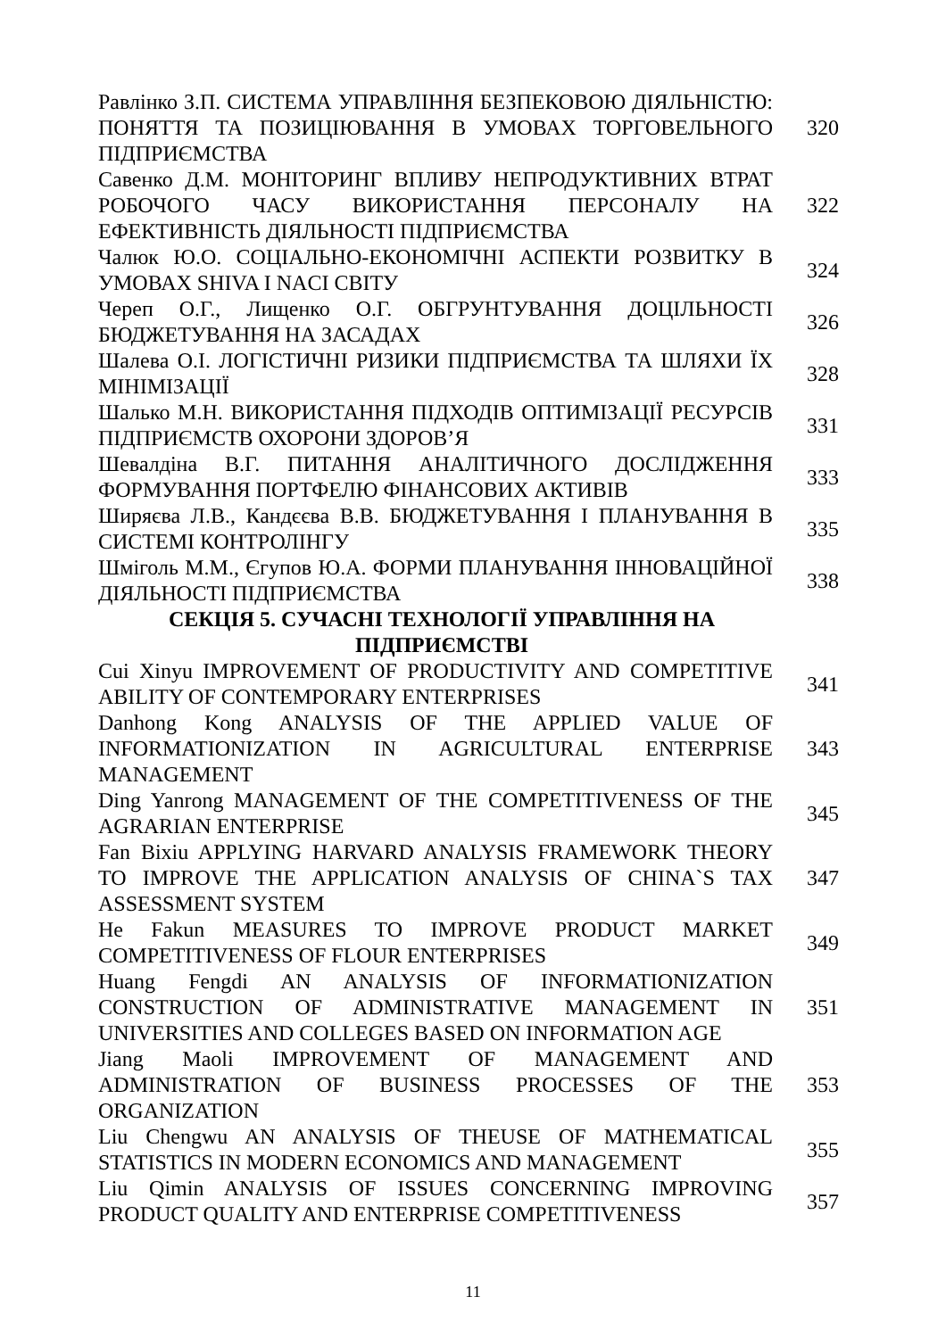| Равлінко З.П. СИСТЕМА УПРАВЛІННЯ БЕЗПЕКОВОЮ ДІЯЛЬНІСТЮ: ПОНЯТТЯ ТА ПОЗИЦІЮВАННЯ В УМОВАХ ТОРГОВЕЛЬНОГО ПІДПРИЄМСТВА | 320 |
| Савенко Д.М. МОНІТОРИНГ ВПЛИВУ НЕПРОДУКТИВНИХ ВТРАТ РОБОЧОГО ЧАСУ ВИКОРИСТАННЯ ПЕРСОНАЛУ НА ЕФЕКТИВНІСТЬ ДІЯЛЬНОСТІ ПІДПРИЄМСТВА | 322 |
| Чалюк Ю.О. СОЦІАЛЬНО-ЕКОНОМІЧНІ АСПЕКТИ РОЗВИТКУ В УМОВАХ SHIVA І NACI СВІТУ | 324 |
| Череп О.Г., Лищенко О.Г. ОБГРУНТУВАННЯ ДОЦІЛЬНОСТІ БЮДЖЕТУВАННЯ НА ЗАСАДАХ | 326 |
| Шалева О.І. ЛОГІСТИЧНІ РИЗИКИ ПІДПРИЄМСТВА ТА ШЛЯХИ ЇХ МІНІМІЗАЦІЇ | 328 |
| Шалько М.Н. ВИКОРИСТАННЯ ПІДХОДІВ ОПТИМІЗАЦІЇ РЕСУРСІВ ПІДПРИЄМСТВ ОХОРОНИ ЗДОРОВ’Я | 331 |
| Шевалдіна В.Г. ПИТАННЯ АНАЛІТИЧНОГО ДОСЛІДЖЕННЯ ФОРМУВАННЯ ПОРТФЕЛЮ ФІНАНСОВИХ АКТИВІВ | 333 |
| Ширяєва Л.В., Кандєєва В.В. БЮДЖЕТУВАННЯ І ПЛАНУВАННЯ В СИСТЕМІ КОНТРОЛІНГУ | 335 |
| Шміголь М.М., Єгупов Ю.А. ФОРМИ ПЛАНУВАННЯ ІННОВАЦІЙНОЇ ДІЯЛЬНОСТІ ПІДПРИЄМСТВА | 338 |
| СЕКЦІЯ 5. СУЧАСНІ ТЕХНОЛОГІЇ УПРАВЛІННЯ НА ПІДПРИЄМСТВІ | |
| Cui Xinyu IMPROVEMENT OF PRODUCTIVITY AND COMPETITIVE ABILITY OF CONTEMPORARY ENTERPRISES | 341 |
| Danhong Kong ANALYSIS OF THE APPLIED VALUE OF INFORMATIONIZATION IN AGRICULTURAL ENTERPRISE MANAGEMENT | 343 |
| Ding Yanrong MANAGEMENT OF THE COMPETITIVENESS OF THE AGRARIAN ENTERPRISE | 345 |
| Fan Bixiu APPLYING HARVARD ANALYSIS FRAMEWORK THEORY TO IMPROVE THE APPLICATION ANALYSIS OF CHINA`S TAX ASSESSMENT SYSTEM | 347 |
| He Fakun MEASURES TO IMPROVE PRODUCT MARKET COMPETITIVENESS OF FLOUR ENTERPRISES | 349 |
| Huang Fengdi AN ANALYSIS OF INFORMATIONIZATION CONSTRUCTION OF ADMINISTRATIVE MANAGEMENT IN UNIVERSITIES AND COLLEGES BASED ON INFORMATION AGE | 351 |
| Jiang Maoli IMPROVEMENT OF MANAGEMENT AND ADMINISTRATION OF BUSINESS PROCESSES OF THE ORGANIZATION | 353 |
| Liu Chengwu AN ANALYSIS OF THEUSE OF MATHEMATICAL STATISTICS IN MODERN ECONOMICS AND MANAGEMENT | 355 |
| Liu Qimin ANALYSIS OF ISSUES CONCERNING IMPROVING PRODUCT QUALITY AND ENTERPRISE COMPETITIVENESS | 357 |
11